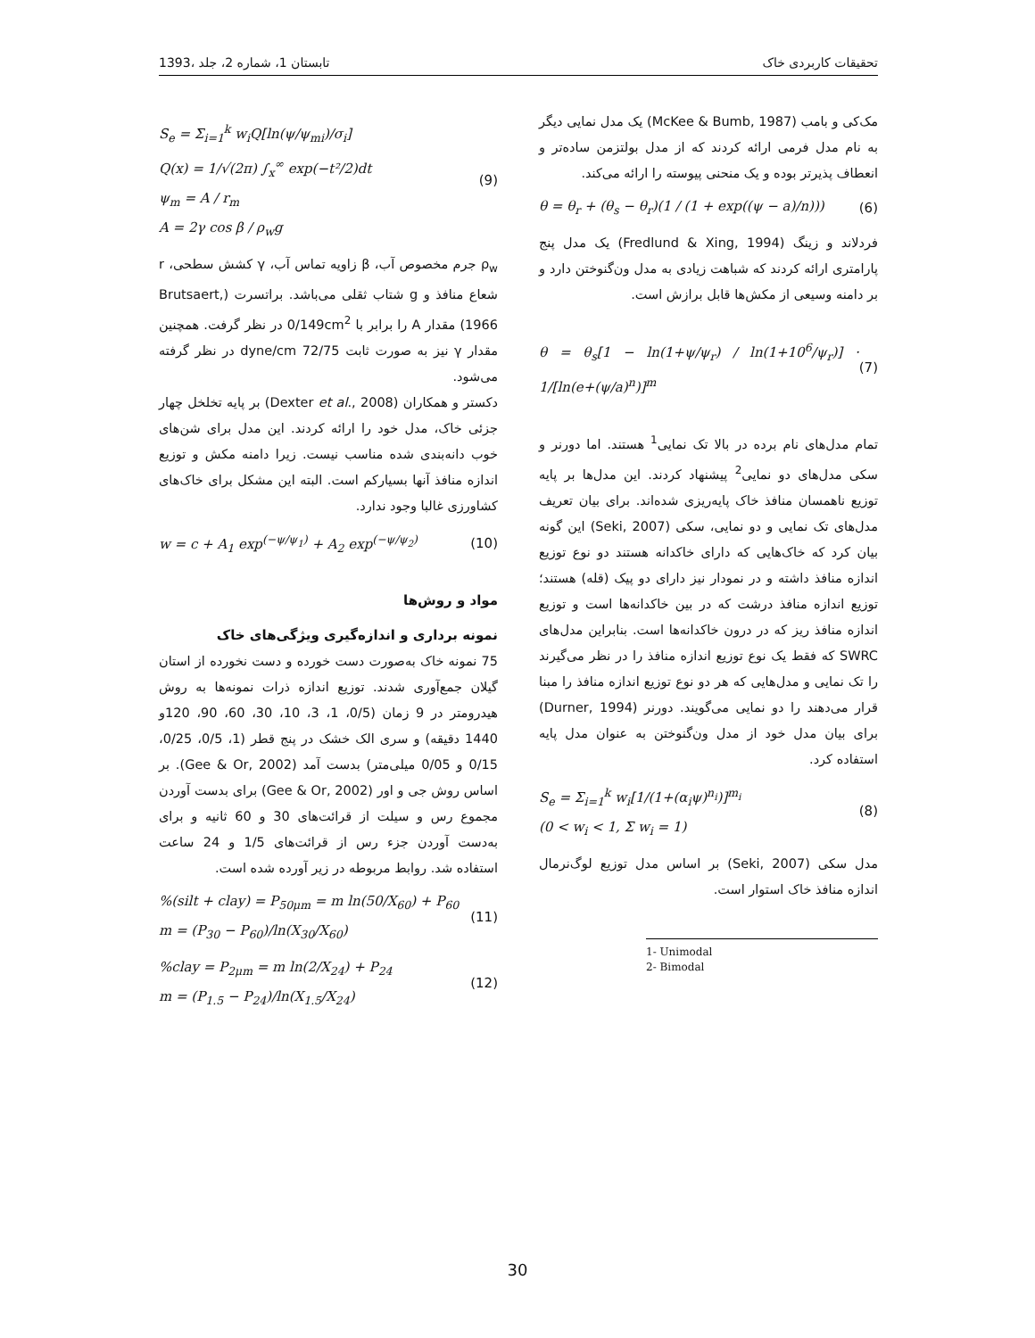1393، تابستان 1، شماره 2، جلد تحقیقات کاربردی خاک
مک‌کی و بامب (McKee & Bumb, 1987) یک مدل نمایی دیگر به نام مدل فرمی ارائه کردند که از مدل بولتزمن ساده‌تر و انعطاف پذیرتر بوده و یک منحنی پیوسته را ارائه می‌کند.
θ = θ<sub>r</sub> + (θ<sub>s</sub> − θ<sub>r</sub>)(1 / (1 + exp((ψ − a)/n))) (6)
فردلاند و زینگ (Fredlund & Xing, 1994) یک مدل پنج پارامتری ارائه کردند که شباهت زیادی به مدل ون‌گنوختن دارد و بر دامنه وسیعی از مکش‌ها قابل برازش است.
θ = θ<sub>s</sub>[1 − ln(1+ψ/ψ<sub>r</sub>) / ln(1+10<sup>6</sup>/ψ<sub>r</sub>)] · 1/[ln(e+(ψ/a)<sup>n</sup>)]<sup>m</sup> (7)
تمام مدل‌های نام برده در بالا تک نمایی<sup>1</sup> هستند. اما دورنر و سکی مدل‌های دو نمایی<sup>2</sup> پیشنهاد کردند. این مدل‌ها بر پایه توزیع ناهمسان منافذ خاک پایه‌ریزی شده‌اند. برای بیان تعریف مدل‌های تک نمایی و دو نمایی، سکی (Seki, 2007) این گونه بیان کرد که خاک‌هایی که دارای خاکدانه هستند دو نوع توزیع اندازه منافذ داشته و در نمودار نیز دارای دو پیک (قله) هستند؛ توزیع اندازه منافذ درشت که در بین خاکدانه‌ها است و توزیع اندازه منافذ ریز که در درون خاکدانه‌ها است. بنابراین مدل‌های SWRC که فقط یک نوع توزیع اندازه منافذ را در نظر می‌گیرند را تک نمایی و مدل‌هایی که هر دو نوع توزیع اندازه منافذ را مبنا قرار می‌دهند را دو نمایی می‌گویند. دورنر (Durner, 1994) برای بیان مدل خود از مدل ون‌گنوختن به عنوان مدل پایه استفاده کرد.
S<sub>e</sub> = Σ<sub>i=1</sub><sup>k</sup> w<sub>i</sub>[1/(1+(α<sub>i</sub>ψ)<sup>n<sub>i</sub></sup>)]<sup>m<sub>i</sub></sup>
(0 < w<sub>i</sub> < 1, Σ w<sub>i</sub> = 1) (8)
مدل سکی (Seki, 2007) بر اساس مدل توزیع لوگ‌نرمال اندازه منافذ خاک استوار است.
1- Unimodal
2- Bimodal
S<sub>e</sub> = Σ<sub>i=1</sub><sup>k</sup> w<sub>i</sub>Q[ln(ψ/ψ<sub>mi</sub>)/σ<sub>i</sub>]
Q(x) = 1/√(2π) ∫<sub>x</sub><sup>∞</sup> exp(−t²/2)dt
ψ<sub>m</sub> = A / r<sub>m</sub>
A = 2γ cos β / ρ<sub>w</sub>g (9)
ρ<sub>w</sub> جرم مخصوص آب، β زاویه تماس آب، γ کشش سطحی، r شعاع منافذ و g شتاب ثقلی می‌باشد. براتسرت (Brutsaert, 1966) مقدار A را برابر با 0/149cm<sup>2</sup> در نظر گرفت. همچنین مقدار γ نیز به صورت ثابت dyne/cm 72/75 در نظر گرفته می‌شود.
دکستر و همکاران (Dexter et al., 2008) بر پایه تخلخل چهار جزئی خاک، مدل خود را ارائه کردند. این مدل برای شن‌های خوب دانه‌بندی شده مناسب نیست. زیرا دامنه مکش و توزیع اندازه منافذ آنها بسیارکم است. البته این مشکل برای خاک‌های کشاورزی غالبا وجود ندارد.
w = c + A<sub>1</sub> exp<sup>(−ψ/ψ<sub>1</sub>)</sup> + A<sub>2</sub> exp<sup>(−ψ/ψ<sub>2</sub>)</sup> (10)
مواد و روش‌ها
نمونه برداری و اندازه‌گیری ویژگی‌های خاک
75 نمونه خاک به‌صورت دست خورده و دست نخورده از استان گیلان جمع‌آوری شدند. توزیع اندازه ذرات نمونه‌ها به روش هیدرومتر در 9 زمان (0/5، 1، 3، 10، 30، 60، 90، 120و 1440 دقیقه) و سری الک خشک در پنج قطر (1، 0/5، 0/25، 0/15 و 0/05 میلی‌متر) بدست آمد (Gee & Or, 2002). بر اساس روش جی و اور (Gee & Or, 2002) برای بدست آوردن مجموع رس و سیلت از قرائت‌های 30 و 60 ثانیه و برای به‌دست آوردن جزء رس از قرائت‌های 1/5 و 24 ساعت استفاده شد. روابط مربوطه در زیر آورده شده است.
%(silt + clay) = P<sub>50μm</sub> = m ln(50/X<sub>60</sub>) + P<sub>60</sub>
m = (P<sub>30</sub> − P<sub>60</sub>)/ln(X<sub>30</sub>/X<sub>60</sub>) (11)
%clay = P<sub>2μm</sub> = m ln(2/X<sub>24</sub>) + P<sub>24</sub>
m = (P<sub>1.5</sub> − P<sub>24</sub>)/ln(X<sub>1.5</sub>/X<sub>24</sub>) (12)
30